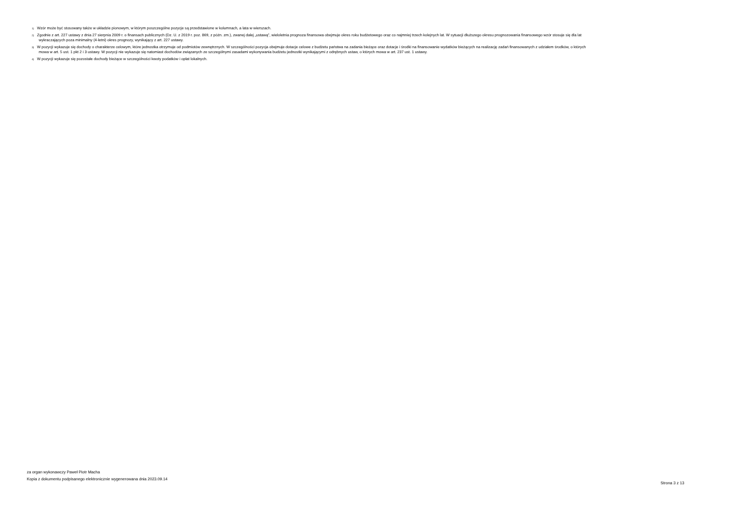<sup>1)</sup> Wzór może być stosowany także w układzie pionowym, w którym poszczególne pozycje są przedstawione w kolumnach, a lata w wierszach.
<sup>2)</sup> Zgodnie z art. 227 ustawy z dnia 27 sierpnia 2009 r. o finansach publicznych (Dz. U. z 2019 r. poz. 869, z późn. zm.), zwanej dalej „ustawą”, wieloletnia prognoza finansowa obejmuje okres roku budżetowego oraz co najmniej trzech kolejnych lat. W sytuacji dłuższego okresu prognozowania finansowego wzór stosuje się dla lat
wykraczających poza minimalny (4-letni) okres prognozy, wynikający z art. 227 ustawy.
<sup>3)</sup> W pozycji wykazuje się dochody o charakterze celowym, które jednostka otrzymuje od podmiotów zewnętrznych. W szczególności pozycja obejmuje dotacje celowe z budżetu państwa na zadania bieżące oraz dotacje i środki na finansowanie wydatków bieżących na realizację zadań finansowanych z udziałem środków, o których
mowa w art. 5 ust. 1 pkt 2 i 3 ustawy. W pozycji nie wykazuje się natomiast dochodów związanych ze szczególnymi zasadami wykonywania budżetu jednostki wynikającymi z odrębnych ustaw, o których mowa w art. 237 ust. 1 ustawy.
<sup>4)</sup> W pozycji wykazuje się pozostałe dochody bieżące w szczególności kwoty podatków i opłat lokalnych.
za organ wykonawczy Paweł Piotr Macha
Kopia z dokumentu podpisanego elektronicznie wygenerowana dnia 2023.09.14
Strona 3 z 13